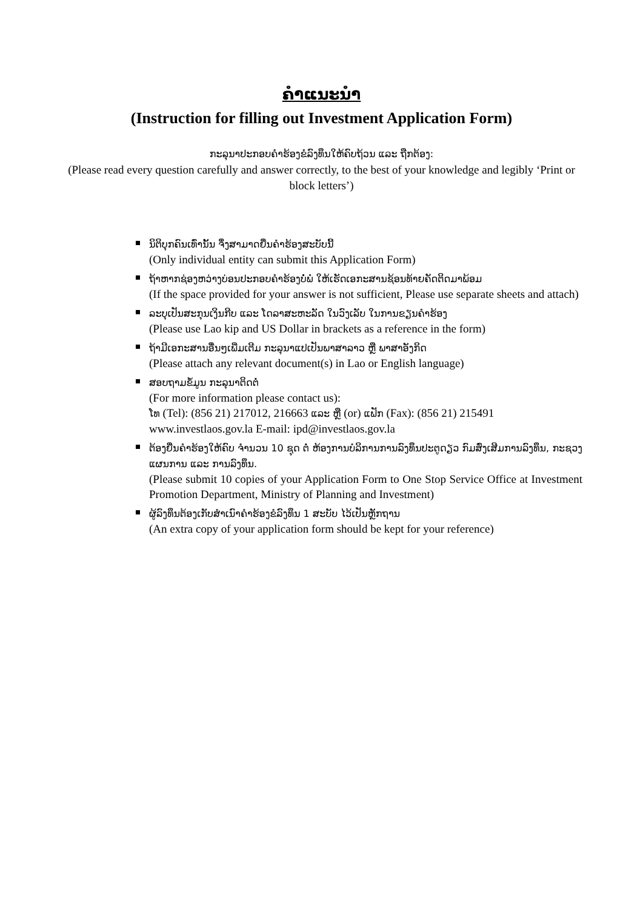ຄຳແນະນຳ
(Instruction for filling out Investment Application Form)
ກະລຸນາປະກອບຄຳຮ້ອງຂໍລົງທຶນໃຫ້ຄົບຖ້ວນ ແລະ ຖືກຕ້ອງ:
(Please read every question carefully and answer correctly, to the best of your knowledge and legibly ‘Print or block letters’)
ນິຕິບຸກຄົນເທົ່ານັ້ນ ຈຶ່ງສາມາດຍື່ນຄຳຮ້ອງສະບັບນີ້
(Only individual entity can submit this Application Form)
ຖ້າຫາກຊ່ອງຫວ່າງບ່ອນປະກອບຄຳຮ້ອງບໍ່ພໍ ໃຫ້ເຮັດເອກະສານຊ້ອນທ້າຍຄັດຕິດມາພ້ອມ
(If the space provided for your answer is not sufficient, Please use separate sheets and attach)
ລະບຸເປັນສະກຸນເງິນກີບ ແລະ ໂດລາສະຫະລັດ ໃນວົງເລັບ ໃນການຂຽນຄຳຮ້ອງ
(Please use Lao kip and US Dollar in brackets as a reference in the form)
ຖ້າມີເອກະສານອື່ນໆເພີ່ມເຕີມ ກະລຸນາແປເປັນພາສາລາວ ຫຼື ພາສາອັງກິດ
(Please attach any relevant document(s) in Lao or English language)
ສອບຖາມຂໍ້ມູນ ກະລຸນາຕິດຕໍ່
(For more information please contact us):
ໂທ (Tel): (856 21) 217012, 216663 ແລະ ຫຼື (or) ແຟັກ (Fax): (856 21) 215491
www.investlaos.gov.la E-mail: ipd@investlaos.gov.la
ຕ້ອງຍື່ນຄຳຮ້ອງໃຫ້ຄົບ ຈຳນວນ 10 ຊຸດ ຕໍ່ ຫ້ອງການບໍລິການການລົງທຶນປະຕູດຽວ ກົມສົ່ງເສີມການລົງທຶນ, ກະຊວງແຜນການ ແລະ ການລົງທຶນ.
(Please submit 10 copies of your Application Form to One Stop Service Office at Investment Promotion Department, Ministry of Planning and Investment)
ຜູ້ລົງທຶນຕ້ອງເກັບສຳເນົາຄຳຮ້ອງຂໍລົງທຶນ 1 ສະບັບ ໄວ້ເປັນຫຼັກຖານ
(An extra copy of your application form should be kept for your reference)